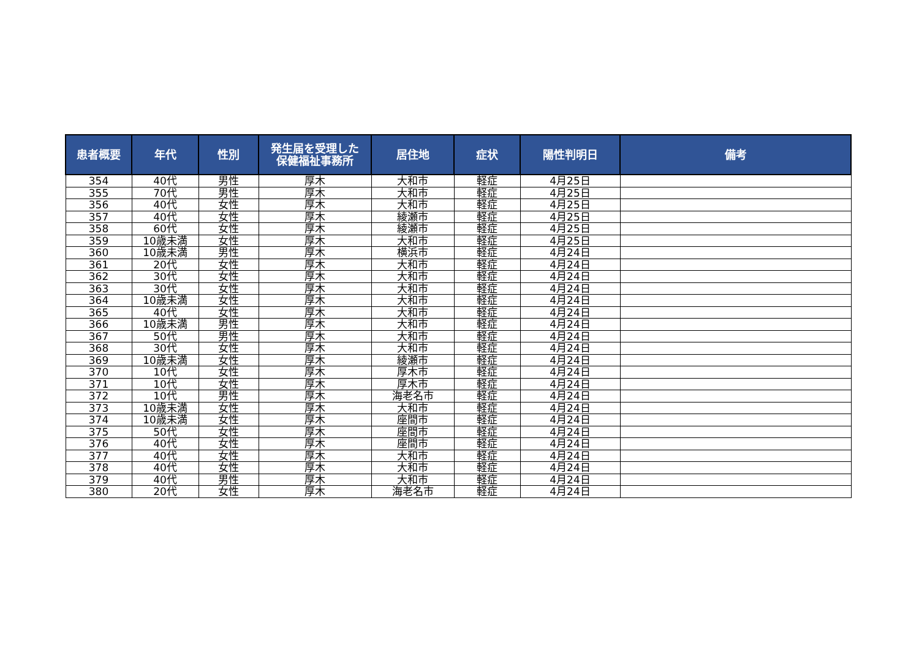| 患者概要 | 年代 | 性別 | 発生届を受理した 保健福祉事務所 | 居住地 | 症状 | 陽性判明日 | 備考 |
| --- | --- | --- | --- | --- | --- | --- | --- |
| 354 | 40代 | 男性 | 厚木 | 大和市 | 軽症 | 4月25日 | |
| 355 | 70代 | 男性 | 厚木 | 大和市 | 軽症 | 4月25日 | |
| 356 | 40代 | 女性 | 厚木 | 大和市 | 軽症 | 4月25日 | |
| 357 | 40代 | 女性 | 厚木 | 綾瀬市 | 軽症 | 4月25日 | |
| 358 | 60代 | 女性 | 厚木 | 綾瀬市 | 軽症 | 4月25日 | |
| 359 | 10歳未満 | 女性 | 厚木 | 大和市 | 軽症 | 4月25日 | |
| 360 | 10歳未満 | 男性 | 厚木 | 横浜市 | 軽症 | 4月24日 | |
| 361 | 20代 | 女性 | 厚木 | 大和市 | 軽症 | 4月24日 | |
| 362 | 30代 | 女性 | 厚木 | 大和市 | 軽症 | 4月24日 | |
| 363 | 30代 | 女性 | 厚木 | 大和市 | 軽症 | 4月24日 | |
| 364 | 10歳未満 | 女性 | 厚木 | 大和市 | 軽症 | 4月24日 | |
| 365 | 40代 | 女性 | 厚木 | 大和市 | 軽症 | 4月24日 | |
| 366 | 10歳未満 | 男性 | 厚木 | 大和市 | 軽症 | 4月24日 | |
| 367 | 50代 | 男性 | 厚木 | 大和市 | 軽症 | 4月24日 | |
| 368 | 30代 | 女性 | 厚木 | 大和市 | 軽症 | 4月24日 | |
| 369 | 10歳未満 | 女性 | 厚木 | 綾瀬市 | 軽症 | 4月24日 | |
| 370 | 10代 | 女性 | 厚木 | 厚木市 | 軽症 | 4月24日 | |
| 371 | 10代 | 女性 | 厚木 | 厚木市 | 軽症 | 4月24日 | |
| 372 | 10代 | 男性 | 厚木 | 海老名市 | 軽症 | 4月24日 | |
| 373 | 10歳未満 | 女性 | 厚木 | 大和市 | 軽症 | 4月24日 | |
| 374 | 10歳未満 | 女性 | 厚木 | 座間市 | 軽症 | 4月24日 | |
| 375 | 50代 | 女性 | 厚木 | 座間市 | 軽症 | 4月24日 | |
| 376 | 40代 | 女性 | 厚木 | 座間市 | 軽症 | 4月24日 | |
| 377 | 40代 | 女性 | 厚木 | 大和市 | 軽症 | 4月24日 | |
| 378 | 40代 | 女性 | 厚木 | 大和市 | 軽症 | 4月24日 | |
| 379 | 40代 | 男性 | 厚木 | 大和市 | 軽症 | 4月24日 | |
| 380 | 20代 | 女性 | 厚木 | 海老名市 | 軽症 | 4月24日 | |